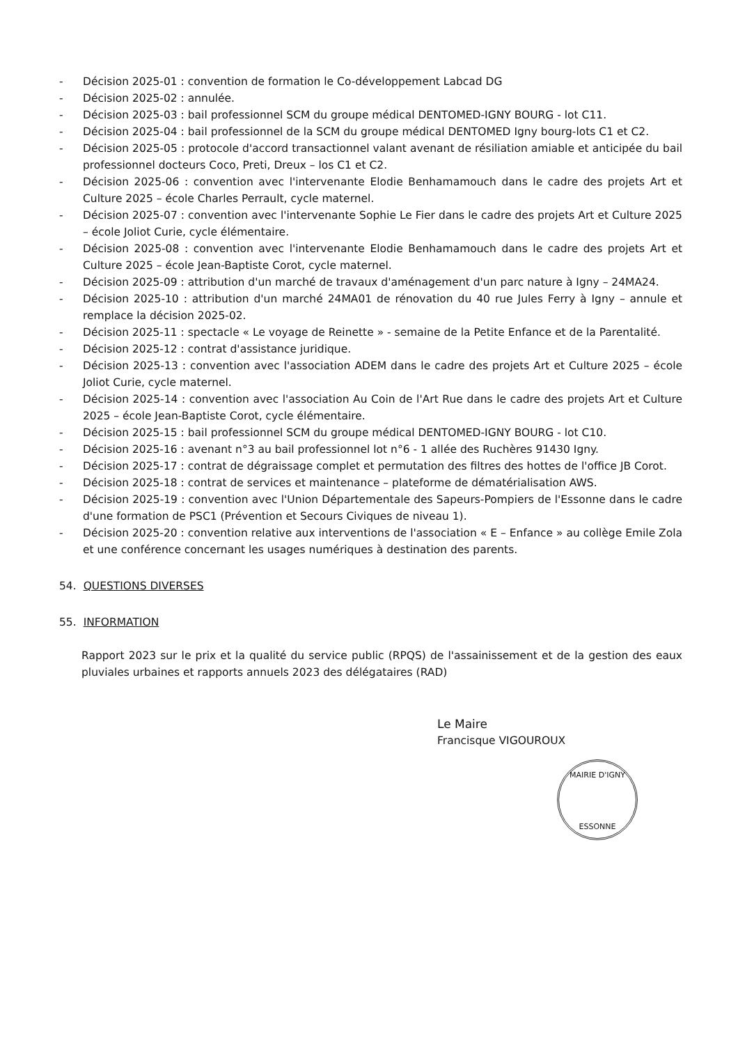- Décision 2025-01 : convention de formation le Co-développement Labcad DG
- Décision 2025-02 : annulée.
- Décision 2025-03 : bail professionnel SCM du groupe médical DENTOMED-IGNY BOURG - lot C11.
- Décision 2025-04 : bail professionnel de la SCM du groupe médical DENTOMED Igny bourg-lots C1 et C2.
- Décision 2025-05 : protocole d'accord transactionnel valant avenant de résiliation amiable et anticipée du bail professionnel docteurs Coco, Preti, Dreux – los C1 et C2.
- Décision 2025-06 : convention avec l'intervenante Elodie Benhamamouch dans le cadre des projets Art et Culture 2025 – école Charles Perrault, cycle maternel.
- Décision 2025-07 : convention avec l'intervenante Sophie Le Fier dans le cadre des projets Art et Culture 2025 – école Joliot Curie, cycle élémentaire.
- Décision 2025-08 : convention avec l'intervenante Elodie Benhamamouch dans le cadre des projets Art et Culture 2025 – école Jean-Baptiste Corot, cycle maternel.
- Décision 2025-09 : attribution d'un marché de travaux d'aménagement d'un parc nature à Igny – 24MA24.
- Décision 2025-10 : attribution d'un marché 24MA01 de rénovation du 40 rue Jules Ferry à Igny – annule et remplace la décision 2025-02.
- Décision 2025-11 : spectacle « Le voyage de Reinette » - semaine de la Petite Enfance et de la Parentalité.
- Décision 2025-12 : contrat d'assistance juridique.
- Décision 2025-13 : convention avec l'association ADEM dans le cadre des projets Art et Culture 2025 – école Joliot Curie, cycle maternel.
- Décision 2025-14 : convention avec l'association Au Coin de l'Art Rue dans le cadre des projets Art et Culture 2025 – école Jean-Baptiste Corot, cycle élémentaire.
- Décision 2025-15 : bail professionnel SCM du groupe médical DENTOMED-IGNY BOURG - lot C10.
- Décision 2025-16 : avenant n°3 au bail professionnel lot n°6 - 1 allée des Ruchères 91430 Igny.
- Décision 2025-17 : contrat de dégraissage complet et permutation des filtres des hottes de l'office JB Corot.
- Décision 2025-18 : contrat de services et maintenance – plateforme de dématérialisation AWS.
- Décision 2025-19 : convention avec l'Union Départementale des Sapeurs-Pompiers de l'Essonne dans le cadre d'une formation de PSC1 (Prévention et Secours Civiques de niveau 1).
- Décision 2025-20 : convention relative aux interventions de l'association « E – Enfance » au collège Emile Zola et une conférence concernant les usages numériques à destination des parents.
54. QUESTIONS DIVERSES
55. INFORMATION
Rapport 2023 sur le prix et la qualité du service public (RPQS) de l'assainissement et de la gestion des eaux pluviales urbaines et rapports annuels 2023 des délégataires (RAD)
Le Maire
Francisque VIGOUROUX
MAIRIE D'IGNY
ESSONNE